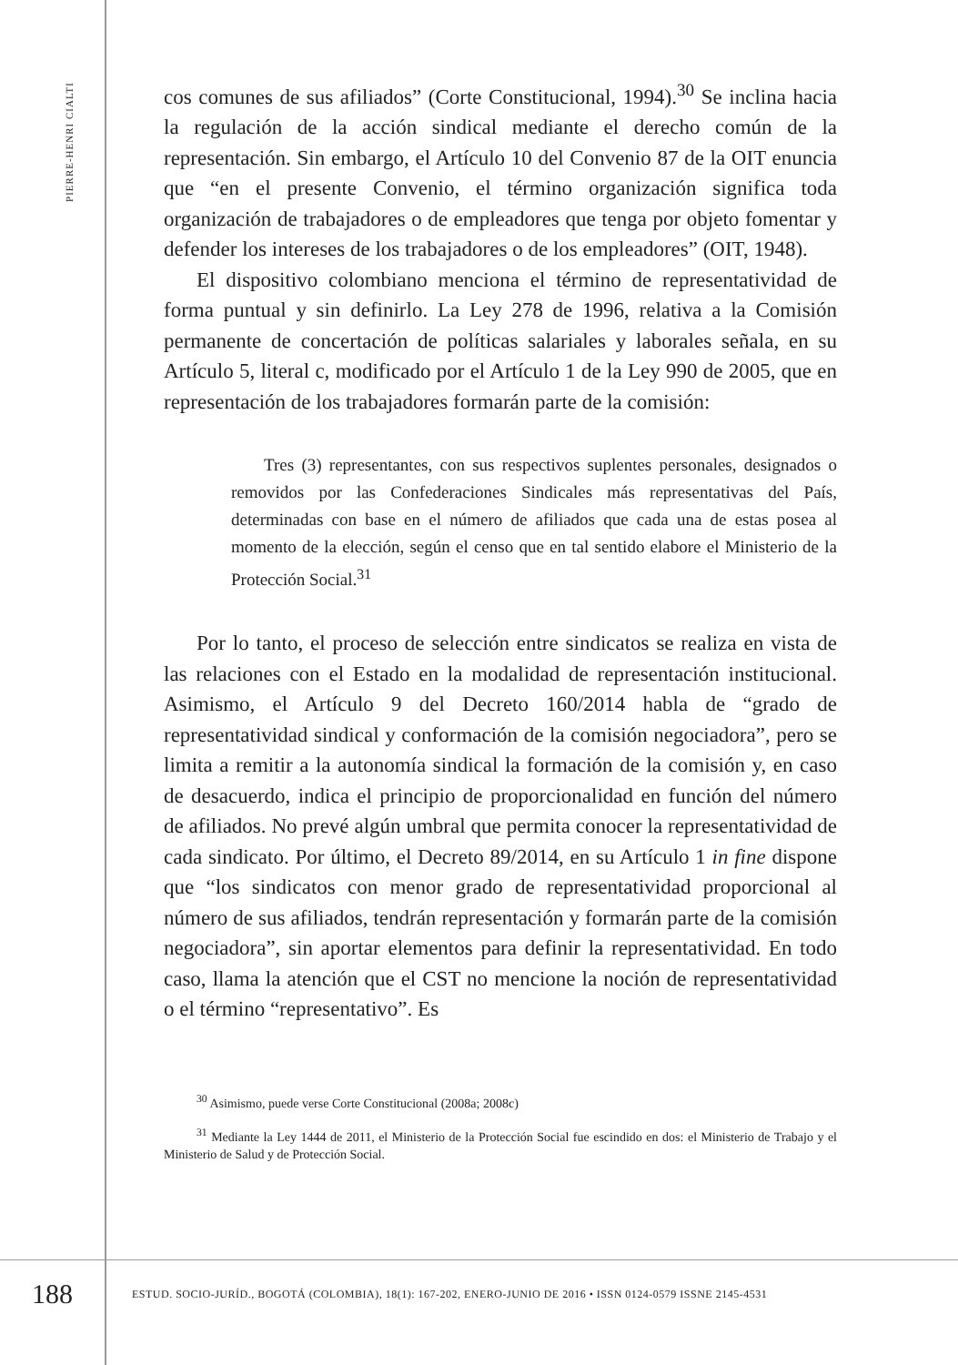PIERRE-HENRI CIALTI
cos comunes de sus afiliados” (Corte Constitucional, 1994).<sup>30</sup> Se inclina hacia la regulación de la acción sindical mediante el derecho común de la representación. Sin embargo, el Artículo 10 del Convenio 87 de la OIT enuncia que “en el presente Convenio, el término organización significa toda organización de trabajadores o de empleadores que tenga por objeto fomentar y defender los intereses de los trabajadores o de los empleadores” (OIT, 1948).
El dispositivo colombiano menciona el término de representatividad de forma puntual y sin definirlo. La Ley 278 de 1996, relativa a la Comisión permanente de concertación de políticas salariales y laborales señala, en su Artículo 5, literal c, modificado por el Artículo 1 de la Ley 990 de 2005, que en representación de los trabajadores formarán parte de la comisión:
Tres (3) representantes, con sus respectivos suplentes personales, designados o removidos por las Confederaciones Sindicales más representativas del País, determinadas con base en el número de afiliados que cada una de estas posea al momento de la elección, según el censo que en tal sentido elabore el Ministerio de la Protección Social.<sup>31</sup>
Por lo tanto, el proceso de selección entre sindicatos se realiza en vista de las relaciones con el Estado en la modalidad de representación institucional. Asimismo, el Artículo 9 del Decreto 160/2014 habla de “grado de representatividad sindical y conformación de la comisión negociadora”, pero se limita a remitir a la autonomía sindical la formación de la comisión y, en caso de desacuerdo, indica el principio de proporcionalidad en función del número de afiliados. No prevé algún umbral que permita conocer la representatividad de cada sindicato. Por último, el Decreto 89/2014, en su Artículo 1 in fine dispone que “los sindicatos con menor grado de representatividad proporcional al número de sus afiliados, tendrán representación y formarán parte de la comisión negociadora”, sin aportar elementos para definir la representatividad. En todo caso, llama la atención que el CST no mencione la noción de representatividad o el término “representativo”. Es
<sup>30</sup> Asimismo, puede verse Corte Constitucional (2008a; 2008c)
<sup>31</sup> Mediante la Ley 1444 de 2011, el Ministerio de la Protección Social fue escindido en dos: el Ministerio de Trabajo y el Ministerio de Salud y de Protección Social.
188
ESTUD. SOCIO-JURÍD., BOGOTÁ (COLOMBIA), 18(1): 167-202, ENERO-JUNIO DE 2016 • ISSN 0124-0579 ISSNE 2145-4531